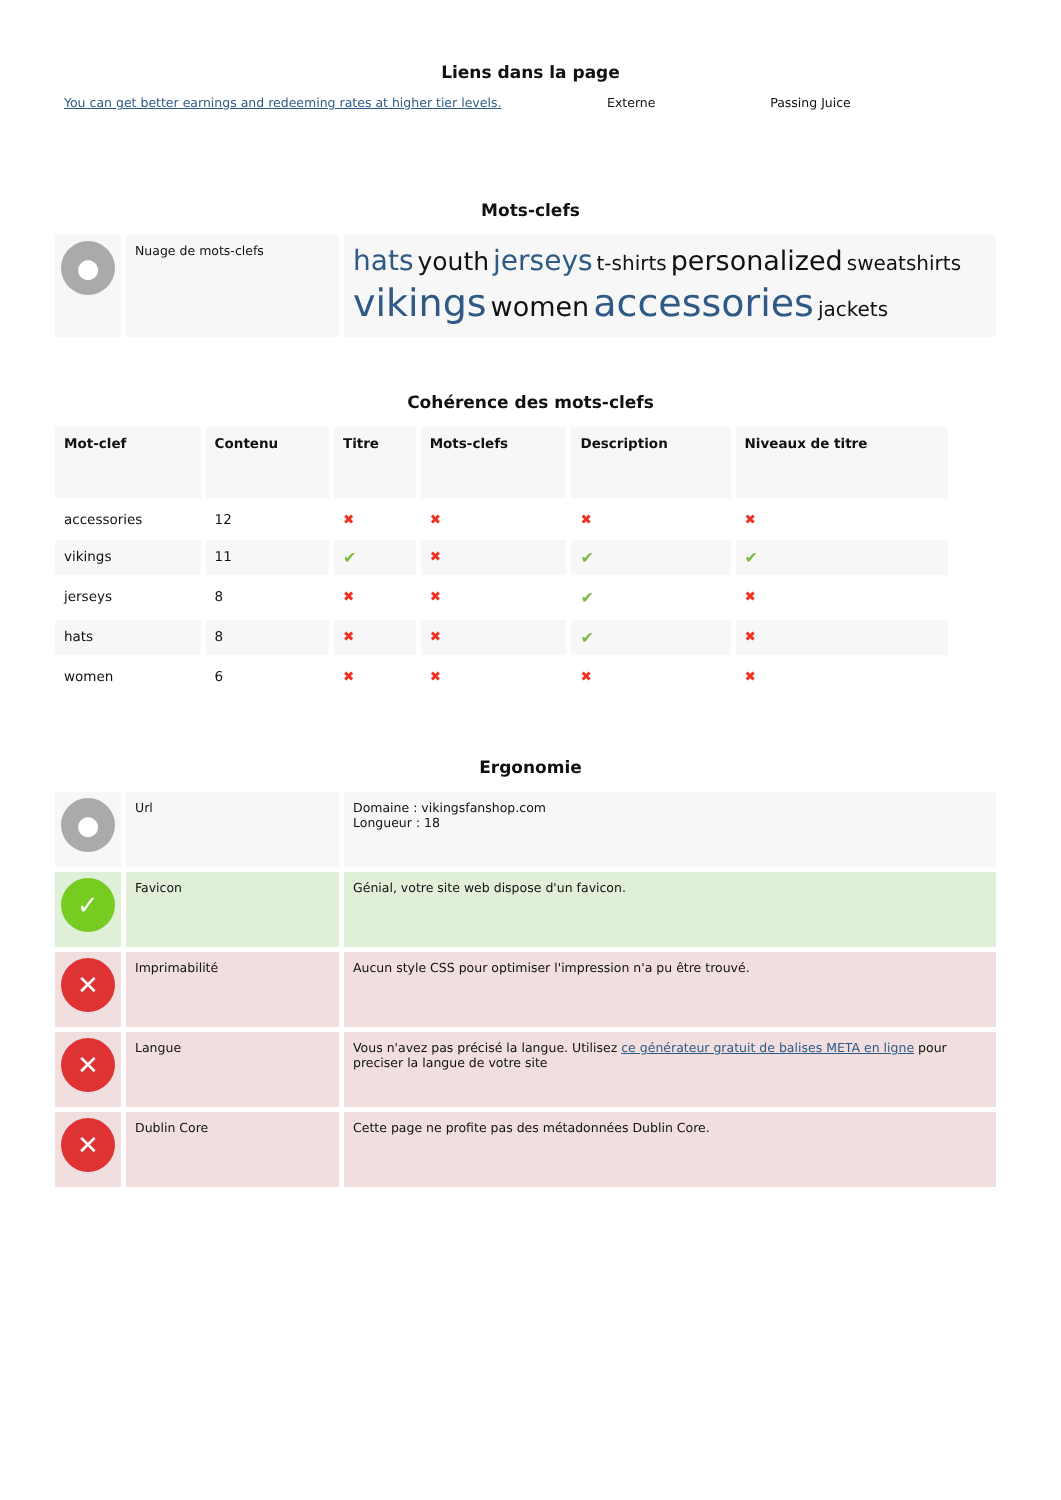Liens dans la page
| You can get better earnings and redeeming rates at higher tier levels. | Externe | Passing Juice |
Mots-clefs
| ● | Nuage de mots-clefs | hats youth jerseys t-shirts personalized sweatshirts vikings women accessories jackets |
Cohérence des mots-clefs
| Mot-clef | Contenu | Titre | Mots-clefs | Description | Niveaux de titre |
| --- | --- | --- | --- | --- | --- |
| accessories | 12 | ✖ | ✖ | ✖ | ✖ |
| vikings | 11 | ✔ | ✖ | ✔ | ✔ |
| jerseys | 8 | ✖ | ✖ | ✔ | ✖ |
| hats | 8 | ✖ | ✖ | ✔ | ✖ |
| women | 6 | ✖ | ✖ | ✖ | ✖ |
Ergonomie
| ● | Url | Domaine : vikingsfanshop.com Longueur : 18 |
| ✓ | Favicon | Génial, votre site web dispose d'un favicon. |
| ✕ | Imprimabilité | Aucun style CSS pour optimiser l'impression n'a pu être trouvé. |
| ✕ | Langue | Vous n'avez pas précisé la langue. Utilisez ce générateur gratuit de balises META en ligne pour preciser la langue de votre site |
| ✕ | Dublin Core | Cette page ne profite pas des métadonnées Dublin Core. |